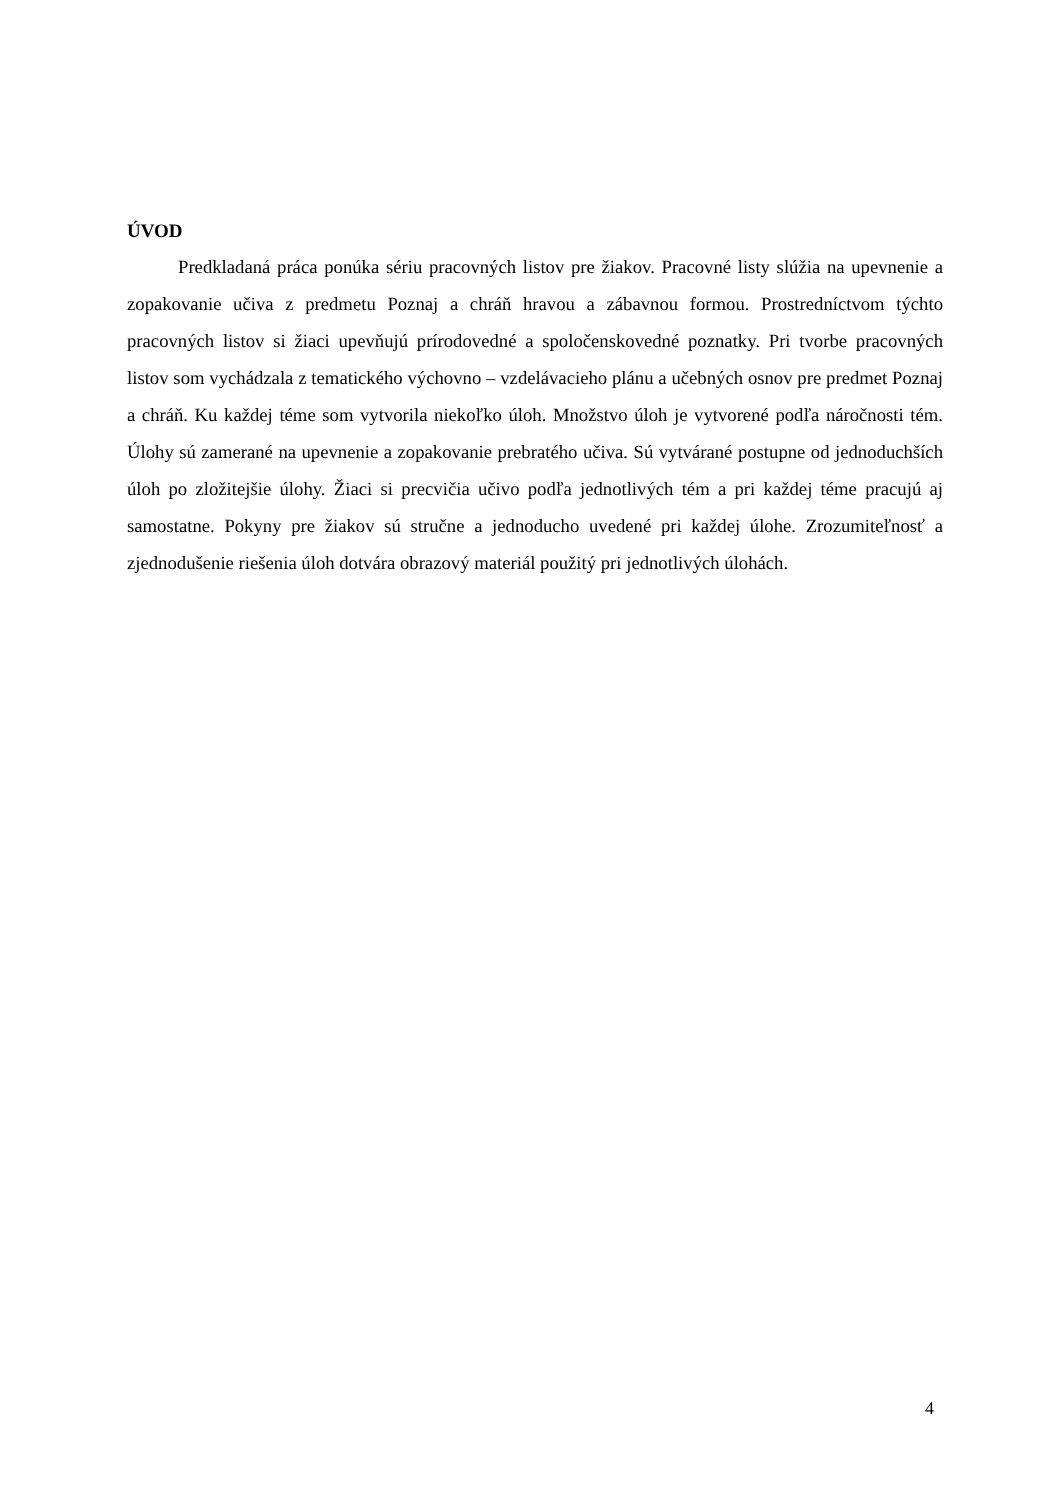ÚVOD
Predkladaná práca ponúka sériu pracovných listov pre žiakov. Pracovné listy slúžia na upevnenie a zopakovanie učiva z predmetu Poznaj a chráň hravou a zábavnou formou. Prostredníctvom týchto pracovných listov si žiaci upevňujú prírodovedné a spoločenskovedné poznatky. Pri tvorbe pracovných listov som vychádzala z tematického výchovno – vzdelávacieho plánu a učebných osnov pre predmet Poznaj a chráň. Ku každej téme som vytvorila niekoľko úloh. Množstvo úloh je vytvorené podľa náročnosti tém. Úlohy sú zamerané na upevnenie a zopakovanie prebratého učiva. Sú vytvárané postupne od jednoduchších úloh po zložitejšie úlohy. Žiaci si precvičia učivo podľa jednotlivých tém a pri každej téme pracujú aj samostatne. Pokyny pre žiakov sú stručne a jednoducho uvedené pri každej úlohe. Zrozumiteľnosť a zjednodušenie riešenia úloh dotvára obrazový materiál použitý pri jednotlivých úlohách.
4